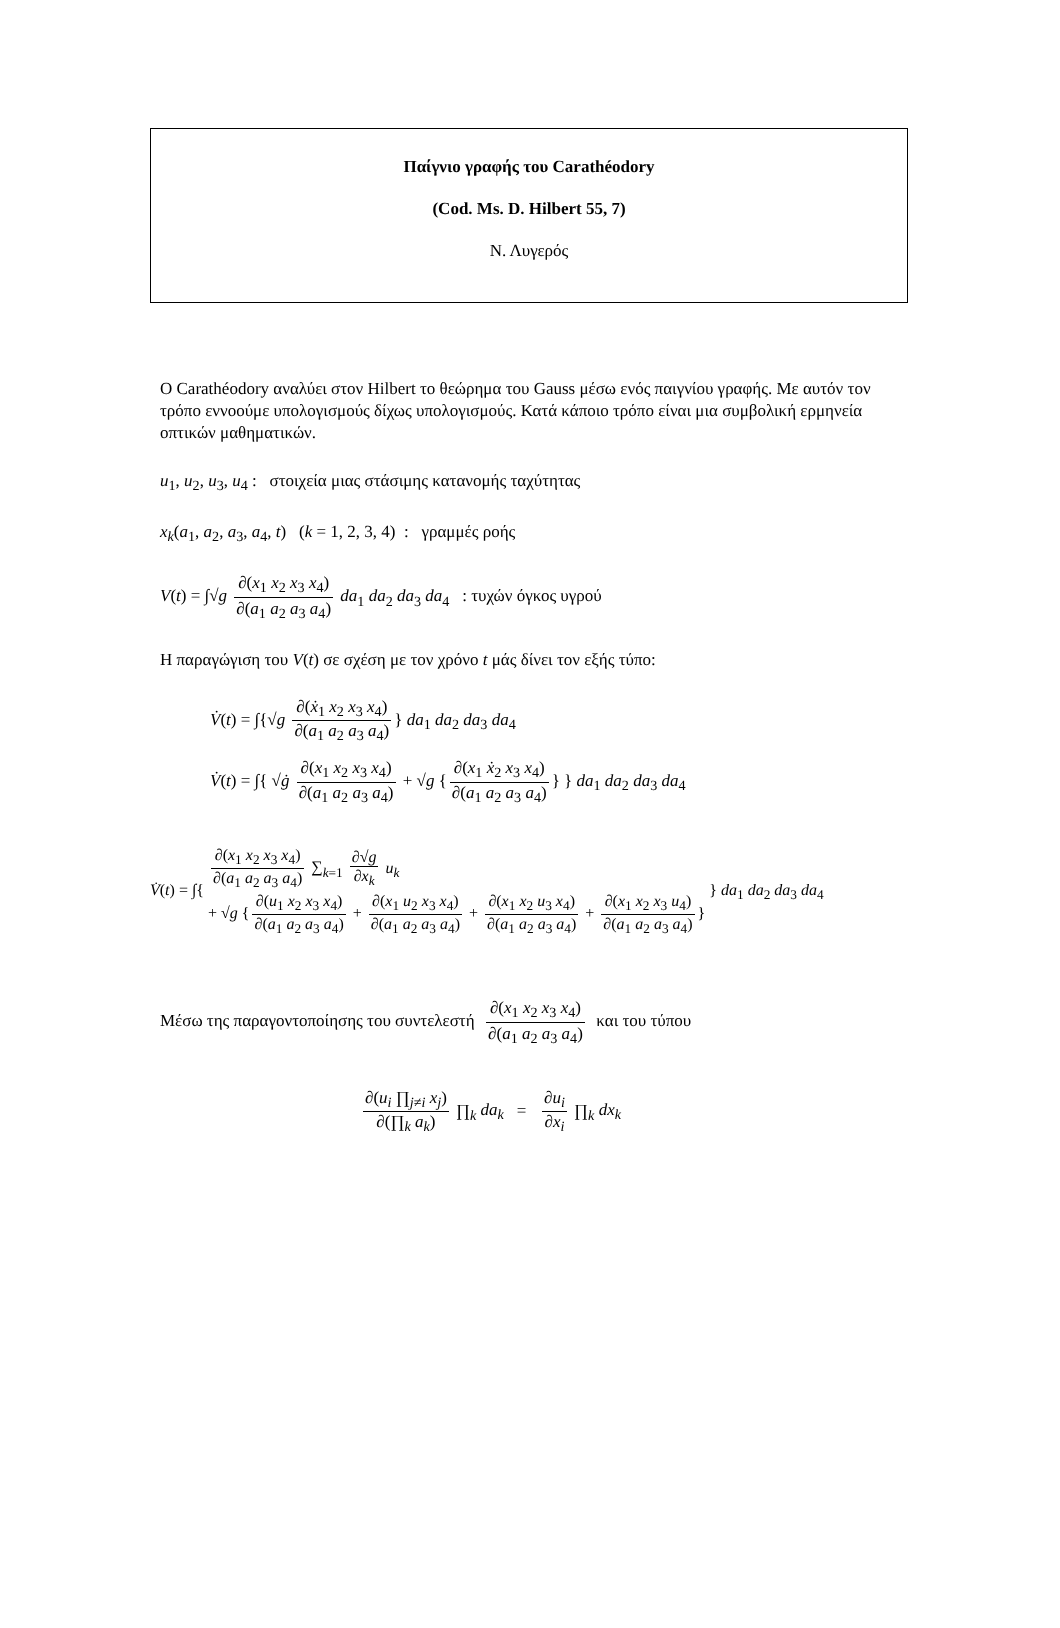Παίγνιο γραφής του Carathéodory
(Cod. Ms. D. Hilbert 55, 7)
Ν. Λυγερός
O Carathéodory αναλύει στον Hilbert το θεώρημα του Gauss μέσω ενός παιγνίου γραφής. Με αυτόν τον τρόπο εννοούμε υπολογισμούς δίχως υπολογισμούς. Κατά κάποιο τρόπο είναι μια συμβολική ερμηνεία οπτικών μαθηματικών.
u<sub>1</sub>, u<sub>2</sub>, u<sub>3</sub>, u<sub>4</sub> : στοιχεία μιας στάσιμης κατανομής ταχύτητας
x<sub>k</sub>(a<sub>1</sub>, a<sub>2</sub>, a<sub>3</sub>, a<sub>4</sub>, t) (k = 1, 2, 3, 4) : γραμμές ροής
V(t) = ∫√g ∂(x<sub>1</sub> x<sub>2</sub> x<sub>3</sub> x<sub>4</sub>) ∂(a<sub>1</sub> a<sub>2</sub> a<sub>3</sub> a<sub>4</sub>) da<sub>1</sub> da<sub>2</sub> da<sub>3</sub> da<sub>4</sub> : τυχών όγκος υγρού
Η παραγώγιση του V(t) σε σχέση με τον χρόνο t μάς δίνει τον εξής τύπο:
V̇(t) = ∫{√g ∂(ẋ<sub>1</sub> x<sub>2</sub> x<sub>3</sub> x<sub>4</sub>) ∂(a<sub>1</sub> a<sub>2</sub> a<sub>3</sub> a<sub>4</sub>) } da<sub>1</sub> da<sub>2</sub> da<sub>3</sub> da<sub>4</sub>
V̇(t) = ∫{ √ġ ∂(x<sub>1</sub> x<sub>2</sub> x<sub>3</sub> x<sub>4</sub>) ∂(a<sub>1</sub> a<sub>2</sub> a<sub>3</sub> a<sub>4</sub>) + √g { ∂(x<sub>1</sub> ẋ<sub>2</sub> x<sub>3</sub> x<sub>4</sub>) ∂(a<sub>1</sub> a<sub>2</sub> a<sub>3</sub> a<sub>4</sub>) } } da<sub>1</sub> da<sub>2</sub> da<sub>3</sub> da<sub>4</sub>
V̇(t) = ∫{ ∂(x<sub>1</sub> x<sub>2</sub> x<sub>3</sub> x<sub>4</sub>) ∂(a<sub>1</sub> a<sub>2</sub> a<sub>3</sub> a<sub>4</sub>) ∑<sub>k=1</sub> ∂√g ∂x<sub>k</sub> u<sub>k</sub>
+ √g { ∂(u<sub>1</sub> x<sub>2</sub> x<sub>3</sub> x<sub>4</sub>) ∂(a<sub>1</sub> a<sub>2</sub> a<sub>3</sub> a<sub>4</sub>) + ∂(x<sub>1</sub> u<sub>2</sub> x<sub>3</sub> x<sub>4</sub>) ∂(a<sub>1</sub> a<sub>2</sub> a<sub>3</sub> a<sub>4</sub>) + ∂(x<sub>1</sub> x<sub>2</sub> u<sub>3</sub> x<sub>4</sub>) ∂(a<sub>1</sub> a<sub>2</sub> a<sub>3</sub> a<sub>4</sub>) + ∂(x<sub>1</sub> x<sub>2</sub> x<sub>3</sub> u<sub>4</sub>) ∂(a<sub>1</sub> a<sub>2</sub> a<sub>3</sub> a<sub>4</sub>) } } da<sub>1</sub> da<sub>2</sub> da<sub>3</sub> da<sub>4</sub>
Μέσω της παραγοντοποίησης του συντελεστή ∂(x<sub>1</sub> x<sub>2</sub> x<sub>3</sub> x<sub>4</sub>) ∂(a<sub>1</sub> a<sub>2</sub> a<sub>3</sub> a<sub>4</sub>) και του τύπου
∂(u<sub>i</sub> ∏<sub>j≠i</sub> x<sub>j</sub>) ∂(∏<sub>k</sub> a<sub>k</sub>) ∏<sub>k</sub> da<sub>k</sub> = ∂u<sub>i</sub> ∂x<sub>i</sub> ∏<sub>k</sub> dx<sub>k</sub>